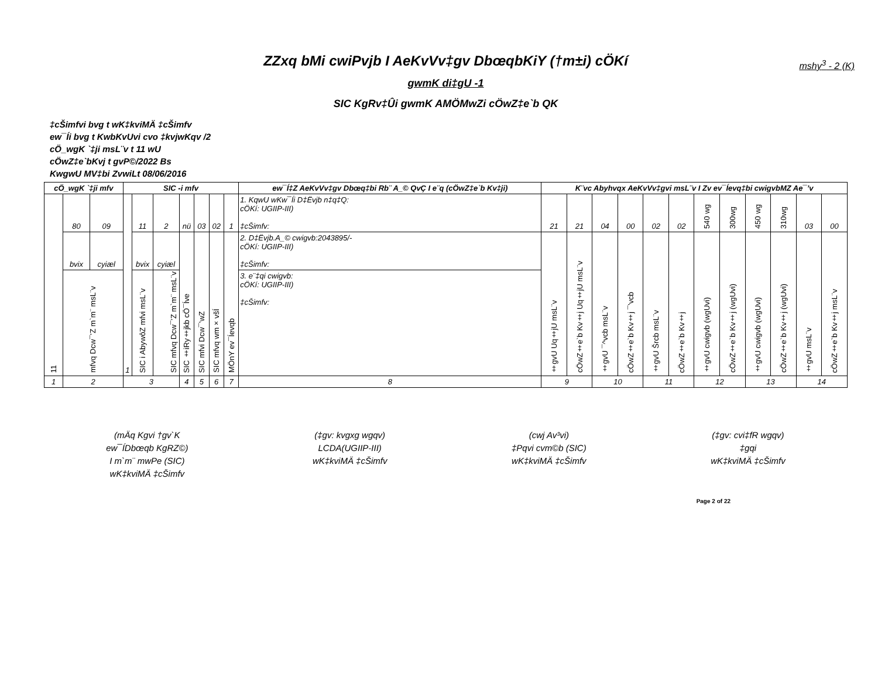mshy<sup>3</sup> - 2 (K)
ZZxq bMi cwiPvjb I AeKvVv‡gv DbœqbKiY (†m±i) cÖKí
gwmK di‡gU -1
SIC KgRv‡Ûi gwmK AMÖMwZi cÖwZ‡e`b QK
‡cŠimfvi bvg t wK‡kviMÄ ‡cŠimfv
ew¯Íi bvg t KwbKvUvi cvo ‡kvjwKqv /2
cÖ_wgK `‡ji msL¨v t 11 wU
cÖwZ‡e`bKvj t gvP©/2022 Bs
KwgwU MV‡bi ZvwiLt 08/06/2016
| cÖ_wgK `‡ji mfv | | | SIC -i mfv | | | | | | | ew¯Í‡Z AeKvVv‡gv Dbœq‡bi Rb¨ A_© QvÇ I e¨q (cÖwZ‡e`b Kv‡ji) | K¨vc Abyhvqx AeKvVv‡gvi msL¨v I Zv ev¯Íevq‡bi cwigvbMZ Ae¯’v | | | | | | | | | | | |
| --- | --- | --- | --- | --- | --- | --- | --- | --- | --- | --- | --- | --- | --- | --- | --- | --- | --- | --- | --- | --- | --- | --- |
| 11 | 80 | 09 | 1 | 11 | 2 | nü | 03 | 02 | 1 | 1. KqwU wKw¯Íi D‡Ëvjb n‡q‡Q: cÖKí: UGIIP-III) ‡cŠimfv: | 21 | 21 | 04 | 00 | 02 | 02 | 540 wg | 300wg | 450 wg | 310wg | 03 | 00 |
| | bvix | cyiæl | | bvix | cyiæl | SIC ‡iRy‡jkb cÖ¯Íve | SIC mfvi Dcw¯’wZ | SIC mfvq wm×všÍ | MÖnY ev¯Íevqb | 2. D‡Ëvjb.A_© cwigvb:2043895/- cÖKí: UGIIP-III) ‡cŠimfv: | ‡gvU Uq‡jU msL¨v | cÖwZ‡e`b Kv‡j Uq‡jU msL¨v | ‡gvU ¯^vcb msL¨v | cÖwZ‡e`b Kv‡j ¯’vcb | ‡gvU Šrcb msL¨v | cÖwZ‡e`b Kv‡j | ‡gvU cwigvb (wgUvi) | cÖwZ‡e`b Kv‡j (wgUvi) | ‡gvU cwigvb (wgUvi) | cÖwZ‡e`b Kv‡j (wgUvi) | ‡gvU msL¨v | cÖwZ‡e`b Kv‡j msL¨v |
| | mfvq Dcw¯’Z m`m¨ msL¨v | | | SIC i AbywôZ mfvi msL¨v | SIC mfvq Dcw¯’Z m`m¨ msL¨v | | | | | 3. e¨‡qi cwigvb: cÖKí: UGIIP-III) ‡cŠimfv: | | | | | | | | | | | | |
| 1 | 2 | | 3 | | | 4 | 5 | 6 | 7 | 8 | 9 | | 10 | | 11 | | 12 | | 13 | | 14 | |
(mÄq Kgvi †gv`K
ew¯ÍDbœqb KgRZ©)
I m`m¨ mwPe (SIC)
wK‡kviMÄ ‡cŠimfv
(‡gv: kvgxg wgqv)
LCDA(UGIIP-III)
wK‡kviMÄ ‡cŠimfv
(cwj Av³vi)
‡Pqvi cvm©b (SIC)
wK‡kviMÄ ‡cŠimfv
(‡gv: cvi‡fR wgqv)
‡gqi
wK‡kviMÄ ‡cŠimfv
Page 2 of 22